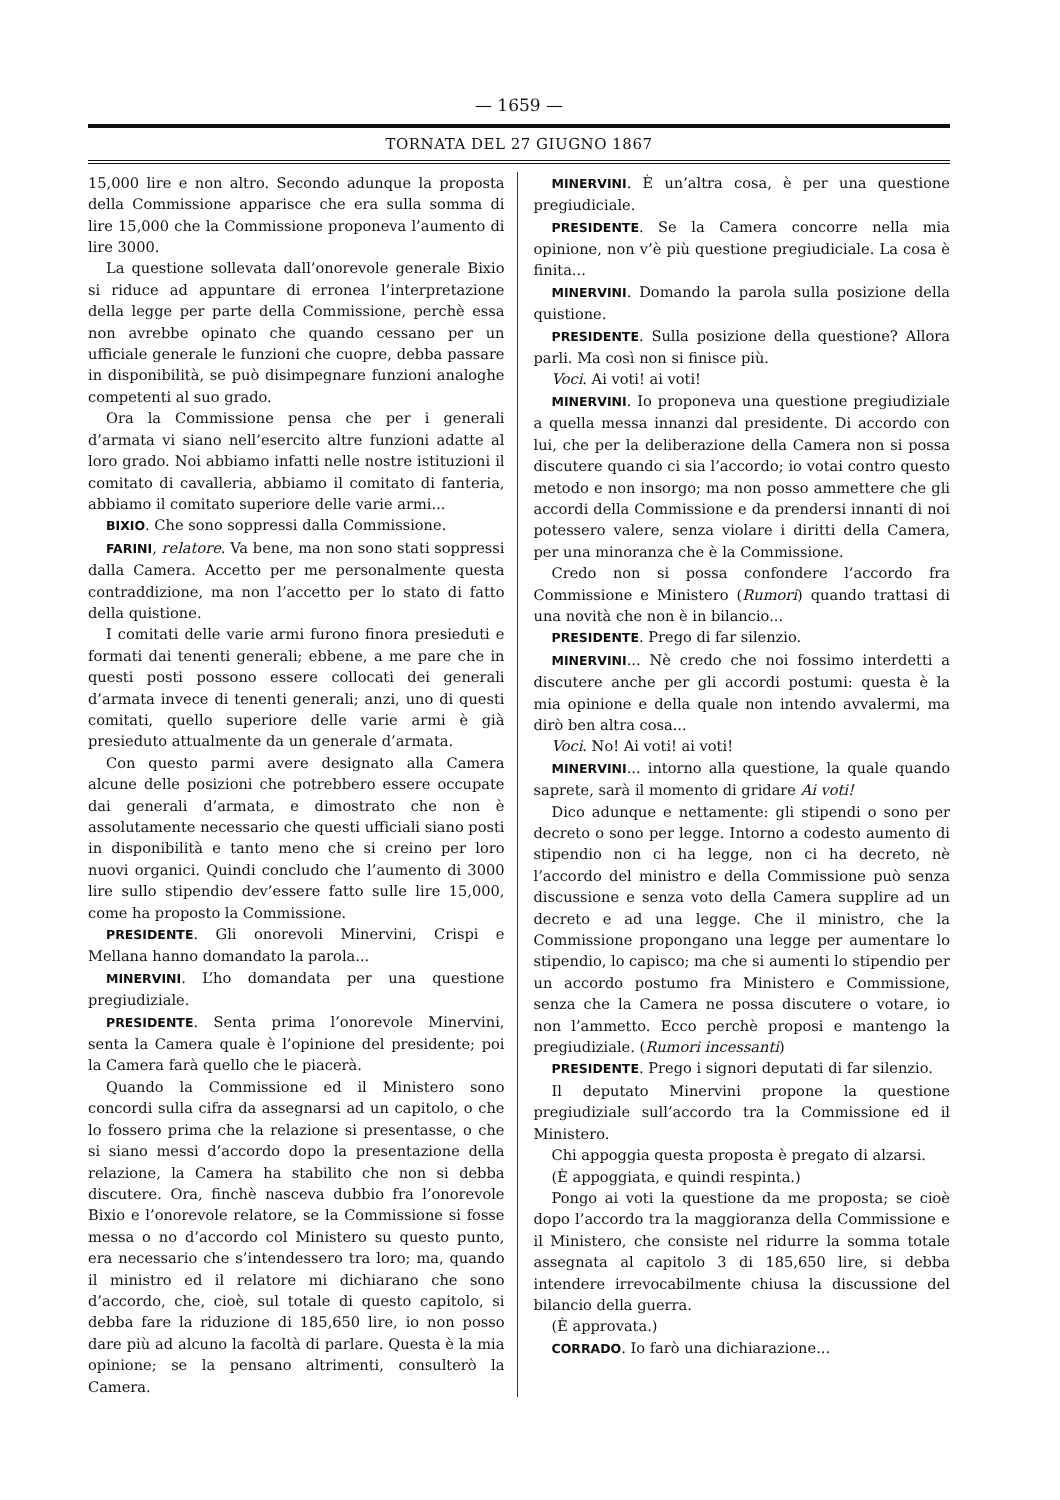— 1659 —
TORNATA DEL 27 GIUGNO 1867
15,000 lire e non altro. Secondo adunque la proposta della Commissione apparisce che era sulla somma di lire 15,000 che la Commissione proponeva l’aumento di lire 3000.
La questione sollevata dall’onorevole generale Bixio si riduce ad appuntare di erronea l’interpretazione della legge per parte della Commissione, perchè essa non avrebbe opinato che quando cessano per un ufficiale generale le funzioni che cuopre, debba passare in disponibilità, se può disimpegnare funzioni analoghe competenti al suo grado.
Ora la Commissione pensa che per i generali d’armata vi siano nell’esercito altre funzioni adatte al loro grado. Noi abbiamo infatti nelle nostre istituzioni il comitato di cavalleria, abbiamo il comitato di fanteria, abbiamo il comitato superiore delle varie armi...
BIXIO. Che sono soppressi dalla Commissione.
FARINI, relatore. Va bene, ma non sono stati soppressi dalla Camera. Accetto per me personalmente questa contraddizione, ma non l’accetto per lo stato di fatto della quistione.
I comitati delle varie armi furono finora presieduti e formati dai tenenti generali; ebbene, a me pare che in questi posti possono essere collocati dei generali d’armata invece di tenenti generali; anzi, uno di questi comitati, quello superiore delle varie armi è già presieduto attualmente da un generale d’armata.
Con questo parmi avere designato alla Camera alcune delle posizioni che potrebbero essere occupate dai generali d’armata, e dimostrato che non è assolutamente necessario che questi ufficiali siano posti in disponibilità e tanto meno che si creino per loro nuovi organici. Quindi concludo che l’aumento di 3000 lire sullo stipendio dev’essere fatto sulle lire 15,000, come ha proposto la Commissione.
PRESIDENTE. Gli onorevoli Minervini, Crispi e Mellana hanno domandato la parola...
MINERVINI. L’ho domandata per una questione pregiudiziale.
PRESIDENTE. Senta prima l’onorevole Minervini, senta la Camera quale è l’opinione del presidente; poi la Camera farà quello che le piacerà.
Quando la Commissione ed il Ministero sono concordi sulla cifra da assegnarsi ad un capitolo, o che lo fossero prima che la relazione si presentasse, o che si siano messi d’accordo dopo la presentazione della relazione, la Camera ha stabilito che non si debba discutere. Ora, finchè nasceva dubbio fra l’onorevole Bixio e l’onorevole relatore, se la Commissione si fosse messa o no d’accordo col Ministero su questo punto, era necessario che s’intendessero tra loro; ma, quando il ministro ed il relatore mi dichiarano che sono d’accordo, che, cioè, sul totale di questo capitolo, si debba fare la riduzione di 185,650 lire, io non posso dare più ad alcuno la facoltà di parlare. Questa è la mia opinione; se la pensano altrimenti, consulterò la Camera.
MINERVINI. È un’altra cosa, è per una questione pregiudiciale.
PRESIDENTE. Se la Camera concorre nella mia opinione, non v’è più questione pregiudiciale. La cosa è finita...
MINERVINI. Domando la parola sulla posizione della quistione.
PRESIDENTE. Sulla posizione della questione? Allora parli. Ma così non si finisce più.
Voci. Ai voti! ai voti!
MINERVINI. Io proponeva una questione pregiudiziale a quella messa innanzi dal presidente. Di accordo con lui, che per la deliberazione della Camera non si possa discutere quando ci sia l’accordo; io votai contro questo metodo e non insorgo; ma non posso ammettere che gli accordi della Commissione e da prendersi innanti di noi potessero valere, senza violare i diritti della Camera, per una minoranza che è la Commissione.
Credo non si possa confondere l’accordo fra Commissione e Ministero (Rumori) quando trattasi di una novità che non è in bilancio...
PRESIDENTE. Prego di far silenzio.
MINERVINI... Nè credo che noi fossimo interdetti a discutere anche per gli accordi postumi: questa è la mia opinione e della quale non intendo avvalermi, ma dirò ben altra cosa...
Voci. No! Ai voti! ai voti!
MINERVINI... intorno alla questione, la quale quando saprete, sarà il momento di gridare Ai voti!
Dico adunque e nettamente: gli stipendi o sono per decreto o sono per legge. Intorno a codesto aumento di stipendio non ci ha legge, non ci ha decreto, nè l’accordo del ministro e della Commissione può senza discussione e senza voto della Camera supplire ad un decreto e ad una legge. Che il ministro, che la Commissione propongano una legge per aumentare lo stipendio, lo capisco; ma che si aumenti lo stipendio per un accordo postumo fra Ministero e Commissione, senza che la Camera ne possa discutere o votare, io non l’ammetto. Ecco perchè proposi e mantengo la pregiudiziale. (Rumori incessanti)
PRESIDENTE. Prego i signori deputati di far silenzio.
Il deputato Minervini propone la questione pregiudiziale sull’accordo tra la Commissione ed il Ministero.
Chi appoggia questa proposta è pregato di alzarsi.
(È appoggiata, e quindi respinta.)
Pongo ai voti la questione da me proposta; se cioè dopo l’accordo tra la maggioranza della Commissione e il Ministero, che consiste nel ridurre la somma totale assegnata al capitolo 3 di 185,650 lire, si debba intendere irrevocabilmente chiusa la discussione del bilancio della guerra.
(È approvata.)
CORRADO. Io farò una dichiarazione...